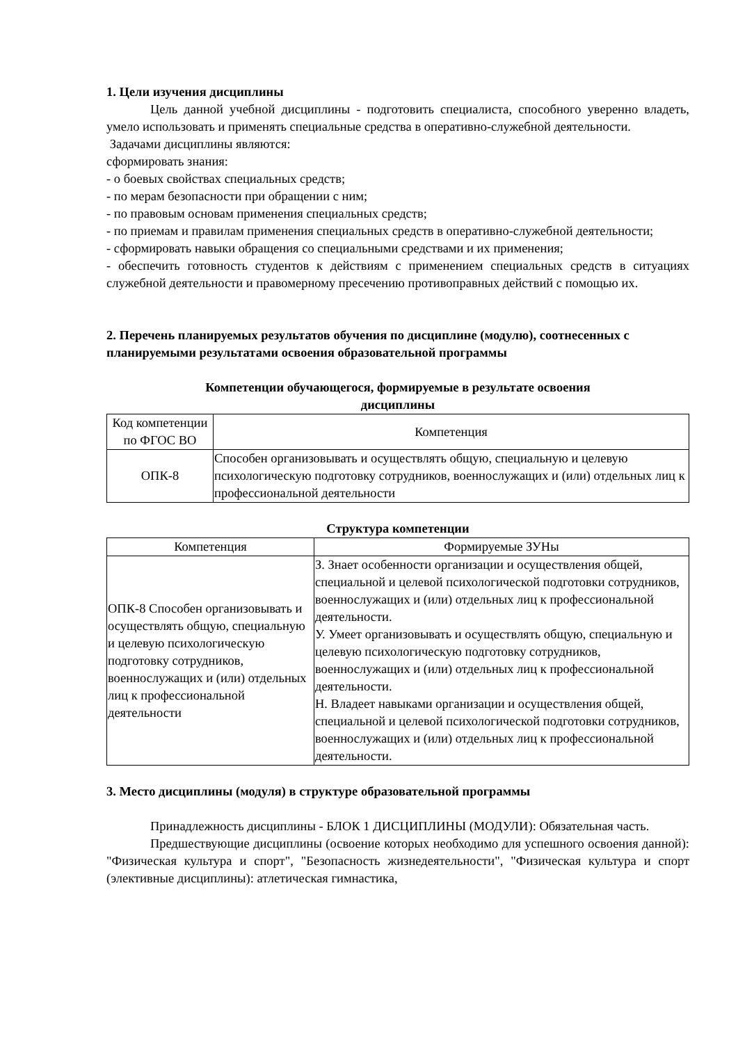1. Цели изучения дисциплины
Цель данной учебной дисциплины - подготовить специалиста, способного уверенно владеть, умело использовать и применять специальные средства в оперативно-служебной деятельности.
Задачами дисциплины являются:
сформировать знания:
- о боевых свойствах специальных средств;
- по мерам безопасности при обращении с ним;
- по правовым основам применения специальных средств;
- по приемам и правилам применения специальных средств в оперативно-служебной деятельности;
- сформировать навыки обращения со специальными средствами и их применения;
- обеспечить готовность студентов к действиям с применением специальных средств в ситуациях служебной деятельности и правомерному пресечению противоправных действий с помощью их.
2. Перечень планируемых результатов обучения по дисциплине (модулю), соотнесенных с планируемыми результатами освоения образовательной программы
Компетенции обучающегося, формируемые в результате освоения
дисциплины
| Код компетенции по ФГОС ВО | Компетенция |
| ОПК-8 | Способен организовывать и осуществлять общую, специальную и целевую психологическую подготовку сотрудников, военнослужащих и (или) отдельных лиц к профессиональной деятельности |
Структура компетенции
| Компетенция | Формируемые ЗУНы |
| ОПК-8 Способен организовывать и осуществлять общую, специальную и целевую психологическую подготовку сотрудников, военнослужащих и (или) отдельных лиц к профессиональной деятельности | З. Знает особенности организации и осуществления общей, специальной и целевой психологической подготовки сотрудников, военнослужащих и (или) отдельных лиц к профессиональной деятельности. У. Умеет организовывать и осуществлять общую, специальную и целевую психологическую подготовку сотрудников, военнослужащих и (или) отдельных лиц к профессиональной деятельности. Н. Владеет навыками организации и осуществления общей, специальной и целевой психологической подготовки сотрудников, военнослужащих и (или) отдельных лиц к профессиональной деятельности. |
3. Место дисциплины (модуля) в структуре образовательной программы
Принадлежность дисциплины - БЛОК 1 ДИСЦИПЛИНЫ (МОДУЛИ): Обязательная часть.
Предшествующие дисциплины (освоение которых необходимо для успешного освоения данной): "Физическая культура и спорт", "Безопасность жизнедеятельности", "Физическая культура и спорт (элективные дисциплины): атлетическая гимнастика,